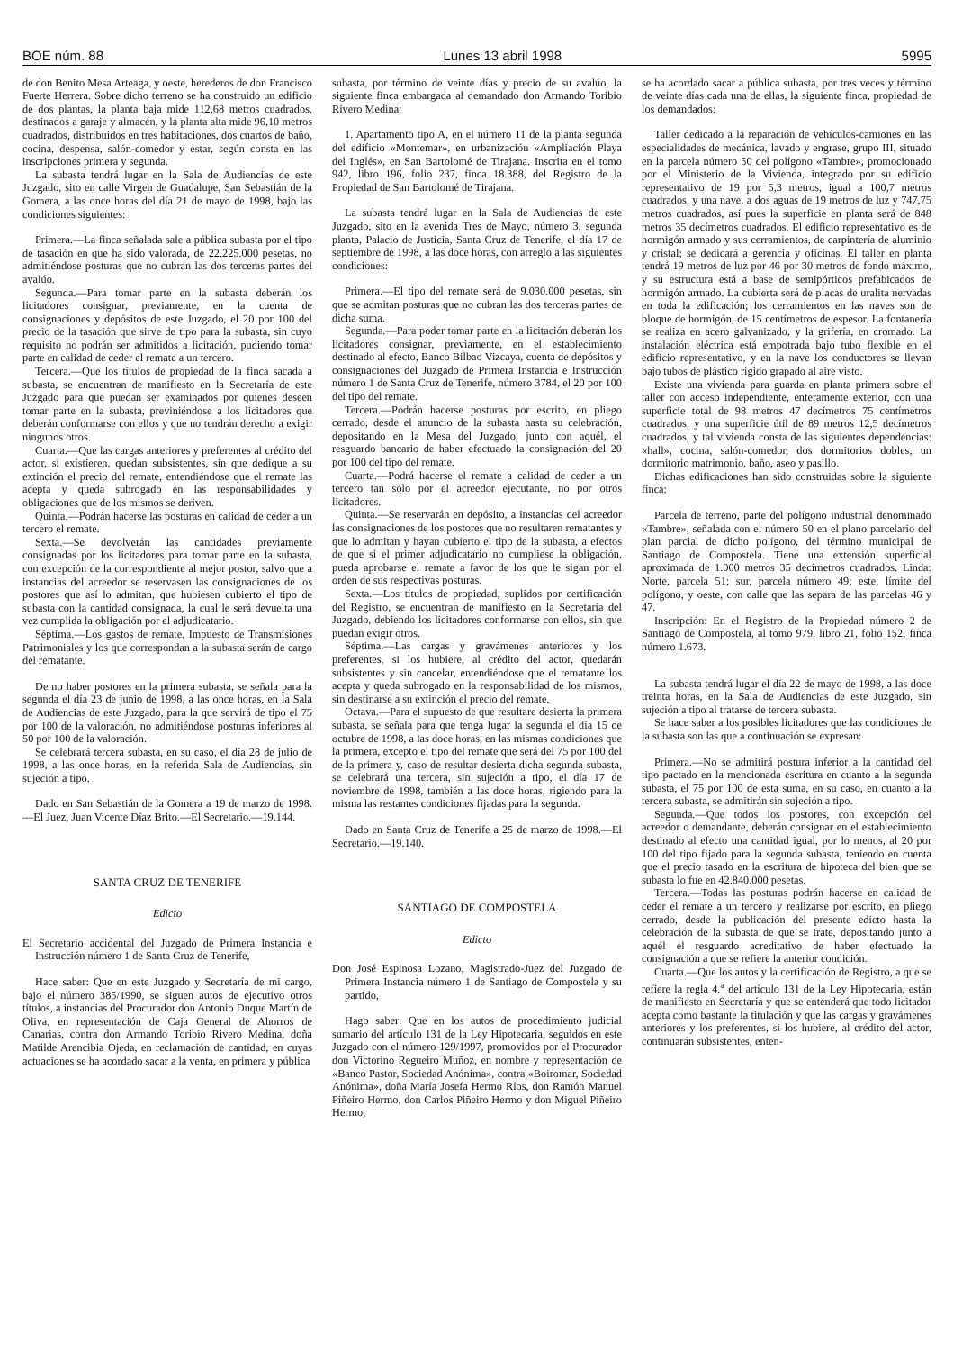BOE núm. 88 Lunes 13 abril 1998 5995
de don Benito Mesa Arteaga, y oeste, herederos de don Francisco Fuerte Herrera. Sobre dicho terreno se ha construido un edificio de dos plantas, la planta baja mide 112,68 metros cuadrados, destinados a garaje y almacén, y la planta alta mide 96,10 metros cuadrados, distribuidos en tres habitaciones, dos cuartos de baño, cocina, despensa, salón-comedor y estar, según consta en las inscripciones primera y segunda.
La subasta tendrá lugar en la Sala de Audiencias de este Juzgado, sito en calle Virgen de Guadalupe, San Sebastián de la Gomera, a las once horas del día 21 de mayo de 1998, bajo las condiciones siguientes:
Primera.—La finca señalada sale a pública subasta por el tipo de tasación en que ha sido valorada, de 22.225.000 pesetas, no admitiéndose posturas que no cubran las dos terceras partes del avalúo.
Segunda.—Para tomar parte en la subasta deberán los licitadores consignar, previamente, en la cuenta de consignaciones y depósitos de este Juzgado, el 20 por 100 del precio de la tasación que sirve de tipo para la subasta, sin cuyo requisito no podrán ser admitidos a licitación, pudiendo tomar parte en calidad de ceder el remate a un tercero.
Tercera.—Que los títulos de propiedad de la finca sacada a subasta, se encuentran de manifiesto en la Secretaría de este Juzgado para que puedan ser examinados por quienes deseen tomar parte en la subasta, previniéndose a los licitadores que deberán conformarse con ellos y que no tendrán derecho a exigir ningunos otros.
Cuarta.—Que las cargas anteriores y preferentes al crédito del actor, si existieren, quedan subsistentes, sin que dedique a su extinción el precio del remate, entendiéndose que el remate las acepta y queda subrogado en las responsabilidades y obligaciones que de los mismos se deriven.
Quinta.—Podrán hacerse las posturas en calidad de ceder a un tercero el remate.
Sexta.—Se devolverán las cantidades previamente consignadas por los licitadores para tomar parte en la subasta, con excepción de la correspondiente al mejor postor, salvo que a instancias del acreedor se reservasen las consignaciones de los postores que así lo admitan, que hubiesen cubierto el tipo de subasta con la cantidad consignada, la cual le será devuelta una vez cumplida la obligación por el adjudicatario.
Séptima.—Los gastos de remate, Impuesto de Transmisiones Patrimoniales y los que correspondan a la subasta serán de cargo del rematante.
De no haber postores en la primera subasta, se señala para la segunda el día 23 de junio de 1998, a las once horas, en la Sala de Audiencias de este Juzgado, para la que servirá de tipo el 75 por 100 de la valoración, no admitiéndose posturas inferiores al 50 por 100 de la valoración.
Se celebrará tercera subasta, en su caso, el día 28 de julio de 1998, a las once horas, en la referida Sala de Audiencias, sin sujeción a tipo.
Dado en San Sebastián de la Gomera a 19 de marzo de 1998.—El Juez, Juan Vicente Díaz Brito.—El Secretario.—19.144.
SANTA CRUZ DE TENERIFE
Edicto
El Secretario accidental del Juzgado de Primera Instancia e Instrucción número 1 de Santa Cruz de Tenerife,
Hace saber: Que en este Juzgado y Secretaría de mi cargo, bajo el número 385/1990, se siguen autos de ejecutivo otros títulos, a instancias del Procurador don Antonio Duque Martín de Oliva, en representación de Caja General de Ahorros de Canarias, contra don Armando Toribio Rivero Medina, doña Matilde Arencibia Ojeda, en reclamación de cantidad, en cuyas actuaciones se ha acordado sacar a la venta, en primera y pública
subasta, por término de veinte días y precio de su avalúo, la siguiente finca embargada al demandado don Armando Toribio Rivero Medina:
1. Apartamento tipo A, en el número 11 de la planta segunda del edificio «Montemar», en urbanización «Ampliación Playa del Inglés», en San Bartolomé de Tirajana. Inscrita en el tomo 942, libro 196, folio 237, finca 18.388, del Registro de la Propiedad de San Bartolomé de Tirajana.
La subasta tendrá lugar en la Sala de Audiencias de este Juzgado, sito en la avenida Tres de Mayo, número 3, segunda planta, Palacio de Justicia, Santa Cruz de Tenerife, el día 17 de septiembre de 1998, a las doce horas, con arreglo a las siguientes condiciones:
Primera.—El tipo del remate será de 9.030.000 pesetas, sin que se admitan posturas que no cubran las dos terceras partes de dicha suma.
Segunda.—Para poder tomar parte en la licitación deberán los licitadores consignar, previamente, en el establecimiento destinado al efecto, Banco Bilbao Vizcaya, cuenta de depósitos y consignaciones del Juzgado de Primera Instancia e Instrucción número 1 de Santa Cruz de Tenerife, número 3784, el 20 por 100 del tipo del remate.
Tercera.—Podrán hacerse posturas por escrito, en pliego cerrado, desde el anuncio de la subasta hasta su celebración, depositando en la Mesa del Juzgado, junto con aquél, el resguardo bancario de haber efectuado la consignación del 20 por 100 del tipo del remate.
Cuarta.—Podrá hacerse el remate a calidad de ceder a un tercero tan sólo por el acreedor ejecutante, no por otros licitadores.
Quinta.—Se reservarán en depósito, a instancias del acreedor las consignaciones de los postores que no resultaren rematantes y que lo admitan y hayan cubierto el tipo de la subasta, a efectos de que si el primer adjudicatario no cumpliese la obligación, pueda aprobarse el remate a favor de los que le sigan por el orden de sus respectivas posturas.
Sexta.—Los títulos de propiedad, suplidos por certificación del Registro, se encuentran de manifiesto en la Secretaría del Juzgado, debiendo los licitadores conformarse con ellos, sin que puedan exigir otros.
Séptima.—Las cargas y gravámenes anteriores y los preferentes, si los hubiere, al crédito del actor, quedarán subsistentes y sin cancelar, entendiéndose que el rematante los acepta y queda subrogado en la responsabilidad de los mismos, sin destinarse a su extinción el precio del remate.
Octava.—Para el supuesto de que resultare desierta la primera subasta, se señala para que tenga lugar la segunda el día 15 de octubre de 1998, a las doce horas, en las mismas condiciones que la primera, excepto el tipo del remate que será del 75 por 100 del de la primera y, caso de resultar desierta dicha segunda subasta, se celebrará una tercera, sin sujeción a tipo, el día 17 de noviembre de 1998, también a las doce horas, rigiendo para la misma las restantes condiciones fijadas para la segunda.
Dado en Santa Cruz de Tenerife a 25 de marzo de 1998.—El Secretario.—19.140.
SANTIAGO DE COMPOSTELA
Edicto
Don José Espinosa Lozano, Magistrado-Juez del Juzgado de Primera Instancia número 1 de Santiago de Compostela y su partido,
Hago saber: Que en los autos de procedimiento judicial sumario del artículo 131 de la Ley Hipotecaria, seguidos en este Juzgado con el número 129/1997, promovidos por el Procurador don Victorino Regueiro Muñoz, en nombre y representación de «Banco Pastor, Sociedad Anónima», contra «Boiromar, Sociedad Anónima», doña María Josefa Hermo Ríos, don Ramón Manuel Piñeiro Hermo, don Carlos Piñeiro Hermo y don Miguel Piñeiro Hermo,
se ha acordado sacar a pública subasta, por tres veces y término de veinte días cada una de ellas, la siguiente finca, propiedad de los demandados:
Taller dedicado a la reparación de vehículos-camiones en las especialidades de mecánica, lavado y engrase, grupo III, situado en la parcela número 50 del polígono «Tambre», promocionado por el Ministerio de la Vivienda, integrado por su edificio representativo de 19 por 5,3 metros, igual a 100,7 metros cuadrados, y una nave, a dos aguas de 19 metros de luz y 747,75 metros cuadrados, así pues la superficie en planta será de 848 metros 35 decímetros cuadrados. El edificio representativo es de hormigón armado y sus cerramientos, de carpintería de aluminio y cristal; se dedicará a gerencia y oficinas. El taller en planta tendrá 19 metros de luz por 46 por 30 metros de fondo máximo, y su estructura está a base de semipórticos prefabicados de hormigón armado. La cubierta será de placas de uralita nervadas en toda la edificación; los cerramientos en las naves son de bloque de hormigón, de 15 centímetros de espesor. La fontanería se realiza en acero galvanizado, y la grifería, en cromado. La instalación eléctrica está empotrada bajo tubo flexible en el edificio representativo, y en la nave los conductores se llevan bajo tubos de plástico rígido grapado al aire visto.
Existe una vivienda para guarda en planta primera sobre el taller con acceso independiente, enteramente exterior, con una superficie total de 98 metros 47 decímetros 75 centímetros cuadrados, y una superficie útil de 89 metros 12,5 decímetros cuadrados, y tal vivienda consta de las siguientes dependencias: «hall», cocina, salón-comedor, dos dormitorios dobles, un dormitorio matrimonio, baño, aseo y pasillo.
Dichas edificaciones han sido construidas sobre la siguiente finca:
Parcela de terreno, parte del polígono industrial denominado «Tambre», señalada con el número 50 en el plano parcelario del plan parcial de dicho polígono, del término municipal de Santiago de Compostela. Tiene una extensión superficial aproximada de 1.000 metros 35 decímetros cuadrados. Linda: Norte, parcela 51; sur, parcela número 49; este, límite del polígono, y oeste, con calle que las separa de las parcelas 46 y 47.
Inscripción: En el Registro de la Propiedad número 2 de Santiago de Compostela, al tomo 979, libro 21, folio 152, finca número 1.673.
La subasta tendrá lugar el día 22 de mayo de 1998, a las doce treinta horas, en la Sala de Audiencias de este Juzgado, sin sujeción a tipo al tratarse de tercera subasta.
Se hace saber a los posibles licitadores que las condiciones de la subasta son las que a continuación se expresan:
Primera.—No se admitirá postura inferior a la cantidad del tipo pactado en la mencionada escritura en cuanto a la segunda subasta, el 75 por 100 de esta suma, en su caso, en cuanto a la tercera subasta, se admitirán sin sujeción a tipo.
Segunda.—Que todos los postores, con excepción del acreedor o demandante, deberán consignar en el establecimiento destinado al efecto una cantidad igual, por lo menos, al 20 por 100 del tipo fijado para la segunda subasta, teniendo en cuenta que el precio tasado en la escritura de hipoteca del bien que se subasta lo fue en 42.840.000 pesetas.
Tercera.—Todas las posturas podrán hacerse en calidad de ceder el remate a un tercero y realizarse por escrito, en pliego cerrado, desde la publicación del presente edicto hasta la celebración de la subasta de que se trate, depositando junto a aquél el resguardo acreditativo de haber efectuado la consignación a que se refiere la anterior condición.
Cuarta.—Que los autos y la certificación de Registro, a que se refiere la regla 4.<sup>a</sup> del artículo 131 de la Ley Hipotecaria, están de manifiesto en Secretaría y que se entenderá que todo licitador acepta como bastante la titulación y que las cargas y gravámenes anteriores y los preferentes, si los hubiere, al crédito del actor, continuarán subsistentes, enten-